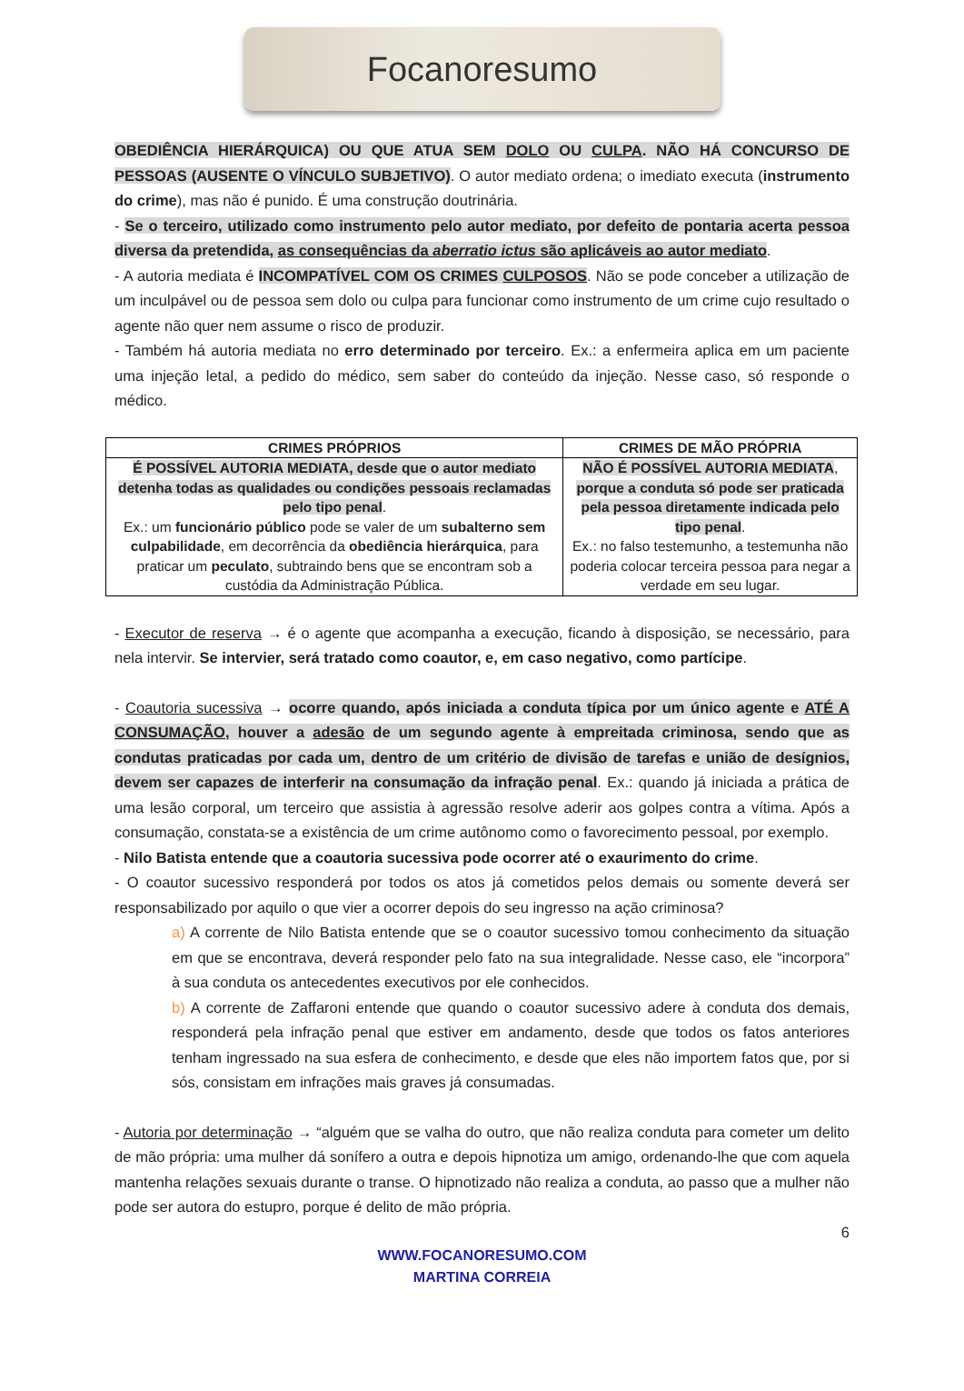Focanoresumo
OBEDIÊNCIA HIERÁRQUICA) OU QUE ATUA SEM DOLO OU CULPA. NÃO HÁ CONCURSO DE PESSOAS (AUSENTE O VÍNCULO SUBJETIVO). O autor mediato ordena; o imediato executa (instrumento do crime), mas não é punido. É uma construção doutrinária.
- Se o terceiro, utilizado como instrumento pelo autor mediato, por defeito de pontaria acerta pessoa diversa da pretendida, as consequências da aberratio ictus são aplicáveis ao autor mediato.
- A autoria mediata é INCOMPATÍVEL COM OS CRIMES CULPOSOS. Não se pode conceber a utilização de um inculpável ou de pessoa sem dolo ou culpa para funcionar como instrumento de um crime cujo resultado o agente não quer nem assume o risco de produzir.
- Também há autoria mediata no erro determinado por terceiro. Ex.: a enfermeira aplica em um paciente uma injeção letal, a pedido do médico, sem saber do conteúdo da injeção. Nesse caso, só responde o médico.
| CRIMES PRÓPRIOS | CRIMES DE MÃO PRÓPRIA |
| --- | --- |
| É POSSÍVEL AUTORIA MEDIATA, desde que o autor mediato detenha todas as qualidades ou condições pessoais reclamadas pelo tipo penal . Ex.: um funcionário público pode se valer de um subalterno sem culpabilidade , em decorrência da obediência hierárquica , para praticar um peculato , subtraindo bens que se encontram sob a custódia da Administração Pública. | NÃO É POSSÍVEL AUTORIA MEDIATA , porque a conduta só pode ser praticada pela pessoa diretamente indicada pelo tipo penal . Ex.: no falso testemunho, a testemunha não poderia colocar terceira pessoa para negar a verdade em seu lugar. |
- Executor de reserva → é o agente que acompanha a execução, ficando à disposição, se necessário, para nela intervir. Se intervier, será tratado como coautor, e, em caso negativo, como partícipe.
- Coautoria sucessiva → ocorre quando, após iniciada a conduta típica por um único agente e ATÉ A CONSUMAÇÃO, houver a adesão de um segundo agente à empreitada criminosa, sendo que as condutas praticadas por cada um, dentro de um critério de divisão de tarefas e união de desígnios, devem ser capazes de interferir na consumação da infração penal. Ex.: quando já iniciada a prática de uma lesão corporal, um terceiro que assistia à agressão resolve aderir aos golpes contra a vítima. Após a consumação, constata-se a existência de um crime autônomo como o favorecimento pessoal, por exemplo.
- Nilo Batista entende que a coautoria sucessiva pode ocorrer até o exaurimento do crime.
- O coautor sucessivo responderá por todos os atos já cometidos pelos demais ou somente deverá ser responsabilizado por aquilo o que vier a ocorrer depois do seu ingresso na ação criminosa?
a) A corrente de Nilo Batista entende que se o coautor sucessivo tomou conhecimento da situação em que se encontrava, deverá responder pelo fato na sua integralidade. Nesse caso, ele “incorpora” à sua conduta os antecedentes executivos por ele conhecidos.
b) A corrente de Zaffaroni entende que quando o coautor sucessivo adere à conduta dos demais, responderá pela infração penal que estiver em andamento, desde que todos os fatos anteriores tenham ingressado na sua esfera de conhecimento, e desde que eles não importem fatos que, por si sós, consistam em infrações mais graves já consumadas.
- Autoria por determinação → “alguém que se valha do outro, que não realiza conduta para cometer um delito de mão própria: uma mulher dá sonífero a outra e depois hipnotiza um amigo, ordenando-lhe que com aquela mantenha relações sexuais durante o transe. O hipnotizado não realiza a conduta, ao passo que a mulher não pode ser autora do estupro, porque é delito de mão própria.
6
WWW.FOCANORESUMO.COM
MARTINA CORREIA